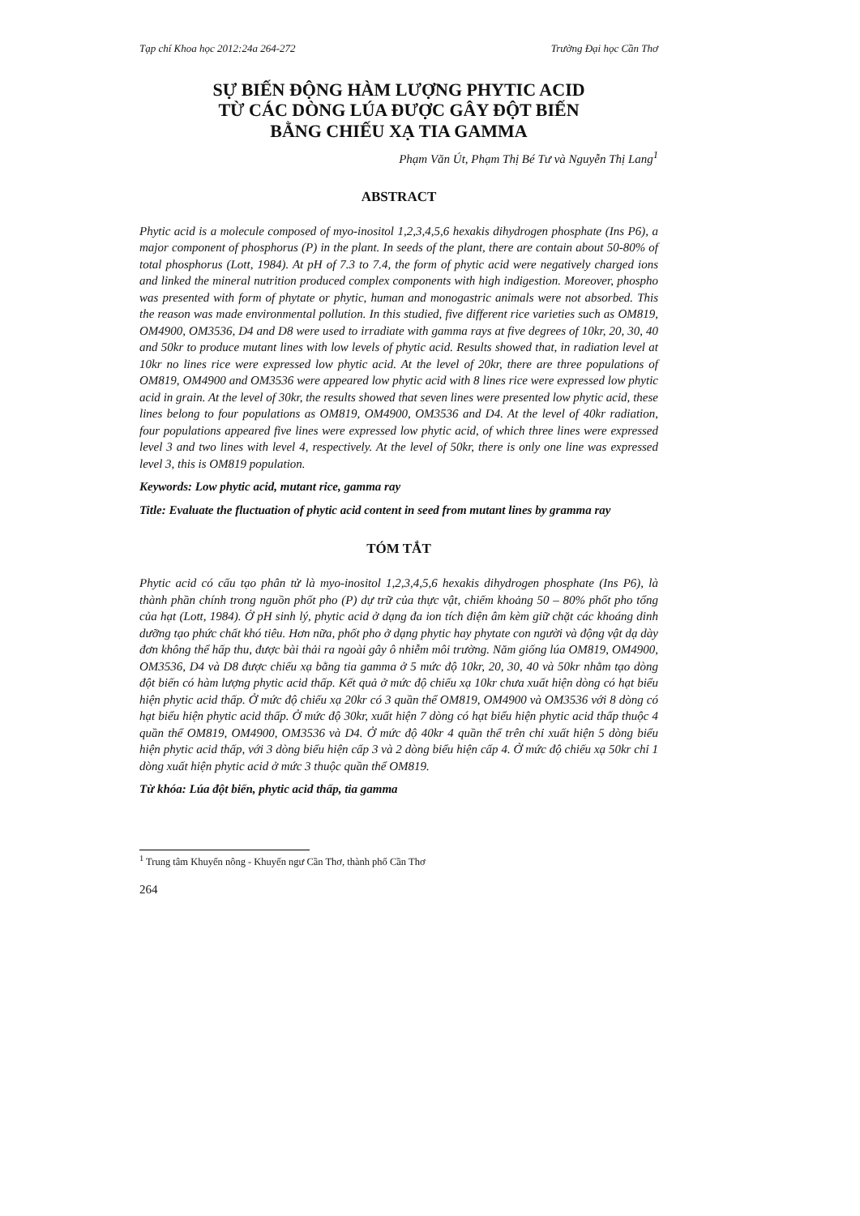Tạp chí Khoa học 2012:24a 264-272 Trường Đại học Cần Thơ
SỰ BIẾN ĐỘNG HÀM LƯỢNG PHYTIC ACID
TỪ CÁC DÒNG LÚA ĐƯỢC GÂY ĐỘT BIẾN
BẰNG CHIẾU XẠ TIA GAMMA
Phạm Văn Út, Phạm Thị Bé Tư và Nguyễn Thị Lang<sup>1</sup>
ABSTRACT
Phytic acid is a molecule composed of myo-inositol 1,2,3,4,5,6 hexakis dihydrogen phosphate (Ins P6), a major component of phosphorus (P) in the plant. In seeds of the plant, there are contain about 50-80% of total phosphorus (Lott, 1984). At pH of 7.3 to 7.4, the form of phytic acid were negatively charged ions and linked the mineral nutrition produced complex components with high indigestion. Moreover, phospho was presented with form of phytate or phytic, human and monogastric animals were not absorbed. This the reason was made environmental pollution. In this studied, five different rice varieties such as OM819, OM4900, OM3536, D4 and D8 were used to irradiate with gamma rays at five degrees of 10kr, 20, 30, 40 and 50kr to produce mutant lines with low levels of phytic acid. Results showed that, in radiation level at 10kr no lines rice were expressed low phytic acid. At the level of 20kr, there are three populations of OM819, OM4900 and OM3536 were appeared low phytic acid with 8 lines rice were expressed low phytic acid in grain. At the level of 30kr, the results showed that seven lines were presented low phytic acid, these lines belong to four populations as OM819, OM4900, OM3536 and D4. At the level of 40kr radiation, four populations appeared five lines were expressed low phytic acid, of which three lines were expressed level 3 and two lines with level 4, respectively. At the level of 50kr, there is only one line was expressed level 3, this is OM819 population.
Keywords: Low phytic acid, mutant rice, gamma ray
Title: Evaluate the fluctuation of phytic acid content in seed from mutant lines by gramma ray
TÓM TẮT
Phytic acid có cấu tạo phân tử là myo-inositol 1,2,3,4,5,6 hexakis dihydrogen phosphate (Ins P6), là thành phần chính trong nguồn phốt pho (P) dự trữ của thực vật, chiếm khoảng 50 – 80% phốt pho tổng của hạt (Lott, 1984). Ở pH sinh lý, phytic acid ở dạng đa ion tích điện âm kèm giữ chặt các khoáng dinh dưỡng tạo phức chất khó tiêu. Hơn nữa, phốt pho ở dạng phytic hay phytate con người và động vật dạ dày đơn không thể hấp thu, được bài thải ra ngoài gây ô nhiễm môi trường. Năm giống lúa OM819, OM4900, OM3536, D4 và D8 được chiếu xạ bằng tia gamma ở 5 mức độ 10kr, 20, 30, 40 và 50kr nhằm tạo dòng đột biến có hàm lượng phytic acid thấp. Kết quả ở mức độ chiếu xạ 10kr chưa xuất hiện dòng có hạt biểu hiện phytic acid thấp. Ở mức độ chiếu xạ 20kr có 3 quần thể OM819, OM4900 và OM3536 với 8 dòng có hạt biểu hiện phytic acid thấp. Ở mức độ 30kr, xuất hiện 7 dòng có hạt biểu hiện phytic acid thấp thuộc 4 quần thể OM819, OM4900, OM3536 và D4. Ở mức độ 40kr 4 quần thể trên chỉ xuất hiện 5 dòng biểu hiện phytic acid thấp, với 3 dòng biểu hiện cấp 3 và 2 dòng biểu hiện cấp 4. Ở mức độ chiếu xạ 50kr chỉ 1 dòng xuất hiện phytic acid ở mức 3 thuộc quần thể OM819.
Từ khóa: Lúa đột biến, phytic acid thấp, tia gamma
<sup>1</sup> Trung tâm Khuyến nông - Khuyến ngư Cần Thơ, thành phố Cần Thơ
264